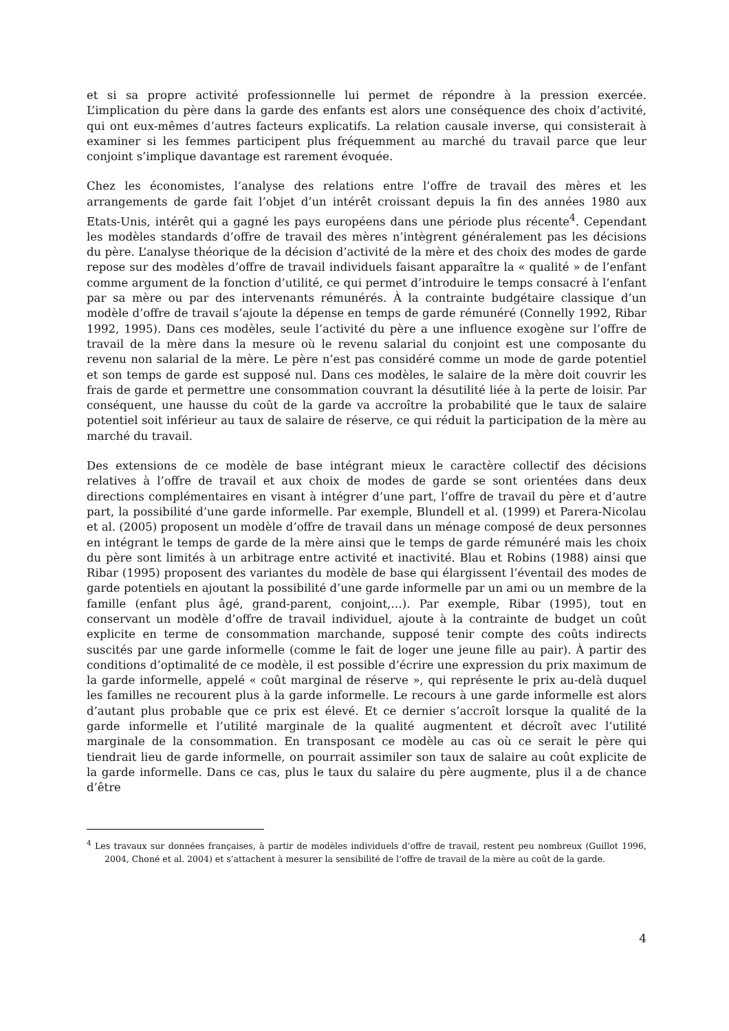et si sa propre activité professionnelle lui permet de répondre à la pression exercée. L’implication du père dans la garde des enfants est alors une conséquence des choix d’activité, qui ont eux-mêmes d’autres facteurs explicatifs. La relation causale inverse, qui consisterait à examiner si les femmes participent plus fréquemment au marché du travail parce que leur conjoint s’implique davantage est rarement évoquée.
Chez les économistes, l’analyse des relations entre l’offre de travail des mères et les arrangements de garde fait l’objet d’un intérêt croissant depuis la fin des années 1980 aux Etats-Unis, intérêt qui a gagné les pays européens dans une période plus récente<sup>4</sup>. Cependant les modèles standards d’offre de travail des mères n’intègrent généralement pas les décisions du père. L’analyse théorique de la décision d’activité de la mère et des choix des modes de garde repose sur des modèles d’offre de travail individuels faisant apparaître la « qualité » de l’enfant comme argument de la fonction d’utilité, ce qui permet d’introduire le temps consacré à l’enfant par sa mère ou par des intervenants rémunérés. À la contrainte budgétaire classique d’un modèle d’offre de travail s’ajoute la dépense en temps de garde rémunéré (Connelly 1992, Ribar 1992, 1995). Dans ces modèles, seule l’activité du père a une influence exogène sur l’offre de travail de la mère dans la mesure où le revenu salarial du conjoint est une composante du revenu non salarial de la mère. Le père n’est pas considéré comme un mode de garde potentiel et son temps de garde est supposé nul. Dans ces modèles, le salaire de la mère doit couvrir les frais de garde et permettre une consommation couvrant la désutilité liée à la perte de loisir. Par conséquent, une hausse du coût de la garde va accroître la probabilité que le taux de salaire potentiel soit inférieur au taux de salaire de réserve, ce qui réduit la participation de la mère au marché du travail.
Des extensions de ce modèle de base intégrant mieux le caractère collectif des décisions relatives à l’offre de travail et aux choix de modes de garde se sont orientées dans deux directions complémentaires en visant à intégrer d’une part, l’offre de travail du père et d’autre part, la possibilité d’une garde informelle. Par exemple, Blundell et al. (1999) et Parera-Nicolau et al. (2005) proposent un modèle d’offre de travail dans un ménage composé de deux personnes en intégrant le temps de garde de la mère ainsi que le temps de garde rémunéré mais les choix du père sont limités à un arbitrage entre activité et inactivité. Blau et Robins (1988) ainsi que Ribar (1995) proposent des variantes du modèle de base qui élargissent l’éventail des modes de garde potentiels en ajoutant la possibilité d’une garde informelle par un ami ou un membre de la famille (enfant plus âgé, grand-parent, conjoint,…). Par exemple, Ribar (1995), tout en conservant un modèle d’offre de travail individuel, ajoute à la contrainte de budget un coût explicite en terme de consommation marchande, supposé tenir compte des coûts indirects suscités par une garde informelle (comme le fait de loger une jeune fille au pair). À partir des conditions d’optimalité de ce modèle, il est possible d’écrire une expression du prix maximum de la garde informelle, appelé « coût marginal de réserve », qui représente le prix au-delà duquel les familles ne recourent plus à la garde informelle. Le recours à une garde informelle est alors d’autant plus probable que ce prix est élevé. Et ce dernier s’accroît lorsque la qualité de la garde informelle et l’utilité marginale de la qualité augmentent et décroît avec l’utilité marginale de la consommation. En transposant ce modèle au cas où ce serait le père qui tiendrait lieu de garde informelle, on pourrait assimiler son taux de salaire au coût explicite de la garde informelle. Dans ce cas, plus le taux du salaire du père augmente, plus il a de chance d’être
<sup>4</sup> Les travaux sur données françaises, à partir de modèles individuels d’offre de travail, restent peu nombreux (Guillot 1996, 2004, Choné et al. 2004) et s’attachent à mesurer la sensibilité de l’offre de travail de la mère au coût de la garde.
4